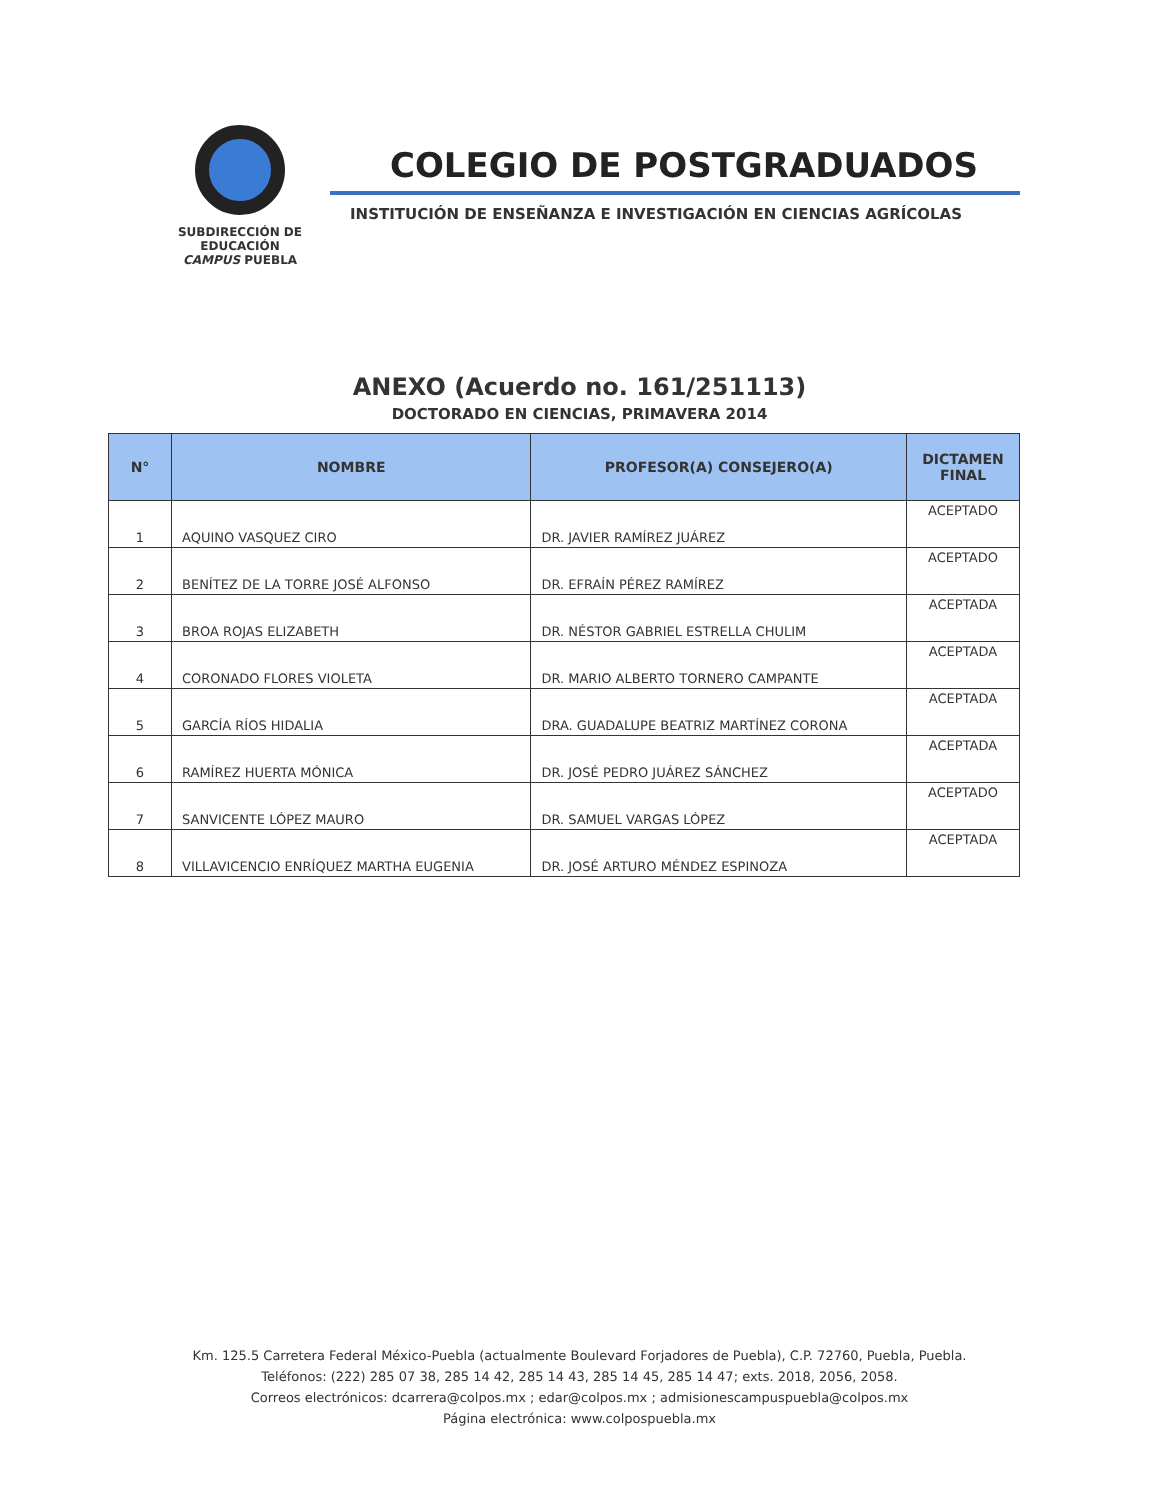SUBDIRECCIÓN DE EDUCACIÓN
CAMPUS PUEBLA
COLEGIO DE POSTGRADUADOS
INSTITUCIÓN DE ENSEÑANZA E INVESTIGACIÓN EN CIENCIAS AGRÍCOLAS
ANEXO (Acuerdo no. 161/251113)
DOCTORADO EN CIENCIAS, PRIMAVERA 2014
| N° | NOMBRE | PROFESOR(A) CONSEJERO(A) | DICTAMEN FINAL |
| --- | --- | --- | --- |
| 1 | AQUINO VASQUEZ CIRO | DR. JAVIER RAMÍREZ JUÁREZ | ACEPTADO |
| 2 | BENÍTEZ DE LA TORRE JOSÉ ALFONSO | DR. EFRAÍN PÉREZ RAMÍREZ | ACEPTADO |
| 3 | BROA ROJAS ELIZABETH | DR. NÉSTOR GABRIEL ESTRELLA CHULIM | ACEPTADA |
| 4 | CORONADO FLORES VIOLETA | DR. MARIO ALBERTO TORNERO CAMPANTE | ACEPTADA |
| 5 | GARCÍA RÍOS HIDALIA | DRA. GUADALUPE BEATRIZ MARTÍNEZ CORONA | ACEPTADA |
| 6 | RAMÍREZ HUERTA MÓNICA | DR. JOSÉ PEDRO JUÁREZ SÁNCHEZ | ACEPTADA |
| 7 | SANVICENTE LÓPEZ MAURO | DR. SAMUEL VARGAS LÓPEZ | ACEPTADO |
| 8 | VILLAVICENCIO ENRÍQUEZ MARTHA EUGENIA | DR. JOSÉ ARTURO MÉNDEZ ESPINOZA | ACEPTADA |
Km. 125.5 Carretera Federal México-Puebla (actualmente Boulevard Forjadores de Puebla), C.P. 72760, Puebla, Puebla.
Teléfonos: (222) 285 07 38, 285 14 42, 285 14 43, 285 14 45, 285 14 47; exts. 2018, 2056, 2058.
Correos electrónicos: dcarrera@colpos.mx ; edar@colpos.mx ; admisionescampuspuebla@colpos.mx
Página electrónica: www.colpospuebla.mx